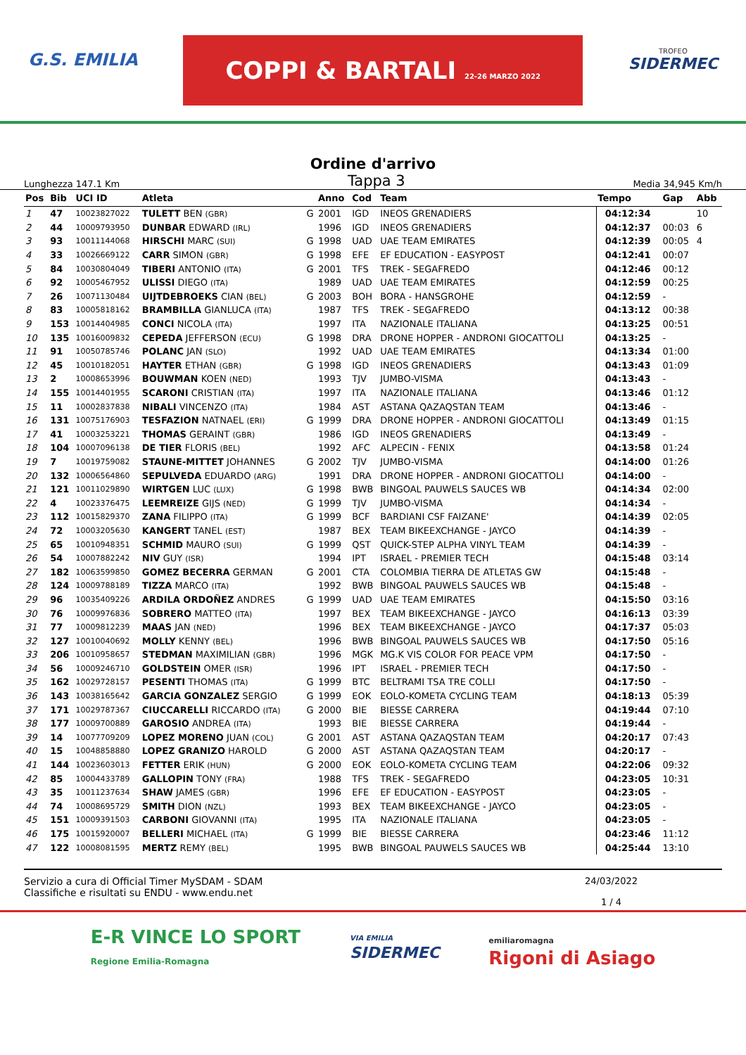G.S. EMILIA
COPPI & BARTALI 22-26 MARZO 2022
TROFEO
SIDERMEC
Ordine d'arrivo
Lunghezza 147.1 Km Tappa 3 Media 34,945 Km/h
| Pos | Bib | UCI ID | Atleta | | Anno | Cod | Team | Tempo | Gap | Abb |
| --- | --- | --- | --- | --- | --- | --- | --- | --- | --- | --- |
| 1 | 47 | 10023827022 | TULETT BEN (GBR) | G | 2001 | IGD | INEOS GRENADIERS | 04:12:34 | | 10 |
| 2 | 44 | 10009793950 | DUNBAR EDWARD (IRL) | | 1996 | IGD | INEOS GRENADIERS | 04:12:37 | 00:03 | 6 |
| 3 | 93 | 10011144068 | HIRSCHI MARC (SUI) | G | 1998 | UAD | UAE TEAM EMIRATES | 04:12:39 | 00:05 | 4 |
| 4 | 33 | 10026669122 | CARR SIMON (GBR) | G | 1998 | EFE | EF EDUCATION - EASYPOST | 04:12:41 | 00:07 | |
| 5 | 84 | 10030804049 | TIBERI ANTONIO (ITA) | G | 2001 | TFS | TREK - SEGAFREDO | 04:12:46 | 00:12 | |
| 6 | 92 | 10005467952 | ULISSI DIEGO (ITA) | | 1989 | UAD | UAE TEAM EMIRATES | 04:12:59 | 00:25 | |
| 7 | 26 | 10071130484 | UIJTDEBROEKS CIAN (BEL) | G | 2003 | BOH | BORA - HANSGROHE | 04:12:59 | - | |
| 8 | 83 | 10005818162 | BRAMBILLA GIANLUCA (ITA) | | 1987 | TFS | TREK - SEGAFREDO | 04:13:12 | 00:38 | |
| 9 | 153 | 10014404985 | CONCI NICOLA (ITA) | | 1997 | ITA | NAZIONALE ITALIANA | 04:13:25 | 00:51 | |
| 10 | 135 | 10016009832 | CEPEDA JEFFERSON (ECU) | G | 1998 | DRA | DRONE HOPPER - ANDRONI GIOCATTOLI | 04:13:25 | - | |
| 11 | 91 | 10050785746 | POLANC JAN (SLO) | | 1992 | UAD | UAE TEAM EMIRATES | 04:13:34 | 01:00 | |
| 12 | 45 | 10010182051 | HAYTER ETHAN (GBR) | G | 1998 | IGD | INEOS GRENADIERS | 04:13:43 | 01:09 | |
| 13 | 2 | 10008653996 | BOUWMAN KOEN (NED) | | 1993 | TJV | JUMBO-VISMA | 04:13:43 | - | |
| 14 | 155 | 10014401955 | SCARONI CRISTIAN (ITA) | | 1997 | ITA | NAZIONALE ITALIANA | 04:13:46 | 01:12 | |
| 15 | 11 | 10002837838 | NIBALI VINCENZO (ITA) | | 1984 | AST | ASTANA QAZAQSTAN TEAM | 04:13:46 | - | |
| 16 | 131 | 10075176903 | TESFAZION NATNAEL (ERI) | G | 1999 | DRA | DRONE HOPPER - ANDRONI GIOCATTOLI | 04:13:49 | 01:15 | |
| 17 | 41 | 10003253221 | THOMAS GERAINT (GBR) | | 1986 | IGD | INEOS GRENADIERS | 04:13:49 | - | |
| 18 | 104 | 10007096138 | DE TIER FLORIS (BEL) | | 1992 | AFC | ALPECIN - FENIX | 04:13:58 | 01:24 | |
| 19 | 7 | 10019759082 | STAUNE-MITTET JOHANNES | G | 2002 | TJV | JUMBO-VISMA | 04:14:00 | 01:26 | |
| 20 | 132 | 10006564860 | SEPULVEDA EDUARDO (ARG) | | 1991 | DRA | DRONE HOPPER - ANDRONI GIOCATTOLI | 04:14:00 | - | |
| 21 | 121 | 10011029890 | WIRTGEN LUC (LUX) | G | 1998 | BWB | BINGOAL PAUWELS SAUCES WB | 04:14:34 | 02:00 | |
| 22 | 4 | 10023376475 | LEEMREIZE GIJS (NED) | G | 1999 | TJV | JUMBO-VISMA | 04:14:34 | - | |
| 23 | 112 | 10015829370 | ZANA FILIPPO (ITA) | G | 1999 | BCF | BARDIANI CSF FAIZANE' | 04:14:39 | 02:05 | |
| 24 | 72 | 10003205630 | KANGERT TANEL (EST) | | 1987 | BEX | TEAM BIKEEXCHANGE - JAYCO | 04:14:39 | - | |
| 25 | 65 | 10010948351 | SCHMID MAURO (SUI) | G | 1999 | QST | QUICK-STEP ALPHA VINYL TEAM | 04:14:39 | - | |
| 26 | 54 | 10007882242 | NIV GUY (ISR) | | 1994 | IPT | ISRAEL - PREMIER TECH | 04:15:48 | 03:14 | |
| 27 | 182 | 10063599850 | GOMEZ BECERRA GERMAN | G | 2001 | CTA | COLOMBIA TIERRA DE ATLETAS GW | 04:15:48 | - | |
| 28 | 124 | 10009788189 | TIZZA MARCO (ITA) | | 1992 | BWB | BINGOAL PAUWELS SAUCES WB | 04:15:48 | - | |
| 29 | 96 | 10035409226 | ARDILA ORDOÑEZ ANDRES | G | 1999 | UAD | UAE TEAM EMIRATES | 04:15:50 | 03:16 | |
| 30 | 76 | 10009976836 | SOBRERO MATTEO (ITA) | | 1997 | BEX | TEAM BIKEEXCHANGE - JAYCO | 04:16:13 | 03:39 | |
| 31 | 77 | 10009812239 | MAAS JAN (NED) | | 1996 | BEX | TEAM BIKEEXCHANGE - JAYCO | 04:17:37 | 05:03 | |
| 32 | 127 | 10010040692 | MOLLY KENNY (BEL) | | 1996 | BWB | BINGOAL PAUWELS SAUCES WB | 04:17:50 | 05:16 | |
| 33 | 206 | 10010958657 | STEDMAN MAXIMILIAN (GBR) | | 1996 | MGK | MG.K VIS COLOR FOR PEACE VPM | 04:17:50 | - | |
| 34 | 56 | 10009246710 | GOLDSTEIN OMER (ISR) | | 1996 | IPT | ISRAEL - PREMIER TECH | 04:17:50 | - | |
| 35 | 162 | 10029728157 | PESENTI THOMAS (ITA) | G | 1999 | BTC | BELTRAMI TSA TRE COLLI | 04:17:50 | - | |
| 36 | 143 | 10038165642 | GARCIA GONZALEZ SERGIO | G | 1999 | EOK | EOLO-KOMETA CYCLING TEAM | 04:18:13 | 05:39 | |
| 37 | 171 | 10029787367 | CIUCCARELLI RICCARDO (ITA) | G | 2000 | BIE | BIESSE CARRERA | 04:19:44 | 07:10 | |
| 38 | 177 | 10009700889 | GAROSIO ANDREA (ITA) | | 1993 | BIE | BIESSE CARRERA | 04:19:44 | - | |
| 39 | 14 | 10077709209 | LOPEZ MORENO JUAN (COL) | G | 2001 | AST | ASTANA QAZAQSTAN TEAM | 04:20:17 | 07:43 | |
| 40 | 15 | 10048858880 | LOPEZ GRANIZO HAROLD | G | 2000 | AST | ASTANA QAZAQSTAN TEAM | 04:20:17 | - | |
| 41 | 144 | 10023603013 | FETTER ERIK (HUN) | G | 2000 | EOK | EOLO-KOMETA CYCLING TEAM | 04:22:06 | 09:32 | |
| 42 | 85 | 10004433789 | GALLOPIN TONY (FRA) | | 1988 | TFS | TREK - SEGAFREDO | 04:23:05 | 10:31 | |
| 43 | 35 | 10011237634 | SHAW JAMES (GBR) | | 1996 | EFE | EF EDUCATION - EASYPOST | 04:23:05 | - | |
| 44 | 74 | 10008695729 | SMITH DION (NZL) | | 1993 | BEX | TEAM BIKEEXCHANGE - JAYCO | 04:23:05 | - | |
| 45 | 151 | 10009391503 | CARBONI GIOVANNI (ITA) | | 1995 | ITA | NAZIONALE ITALIANA | 04:23:05 | - | |
| 46 | 175 | 10015920007 | BELLERI MICHAEL (ITA) | G | 1999 | BIE | BIESSE CARRERA | 04:23:46 | 11:12 | |
| 47 | 122 | 10008081595 | MERTZ REMY (BEL) | | 1995 | BWB | BINGOAL PAUWELS SAUCES WB | 04:25:44 | 13:10 | |
Servizio a cura di Official Timer MySDAM - SDAM
Classifiche e risultati su ENDU - www.endu.net
24/03/2022
1 / 4
E-R VINCE LO SPORT
Regione Emilia-Romagna
VIA EMILIA
SIDERMEC
emiliaromagna
Rigoni di Asiago